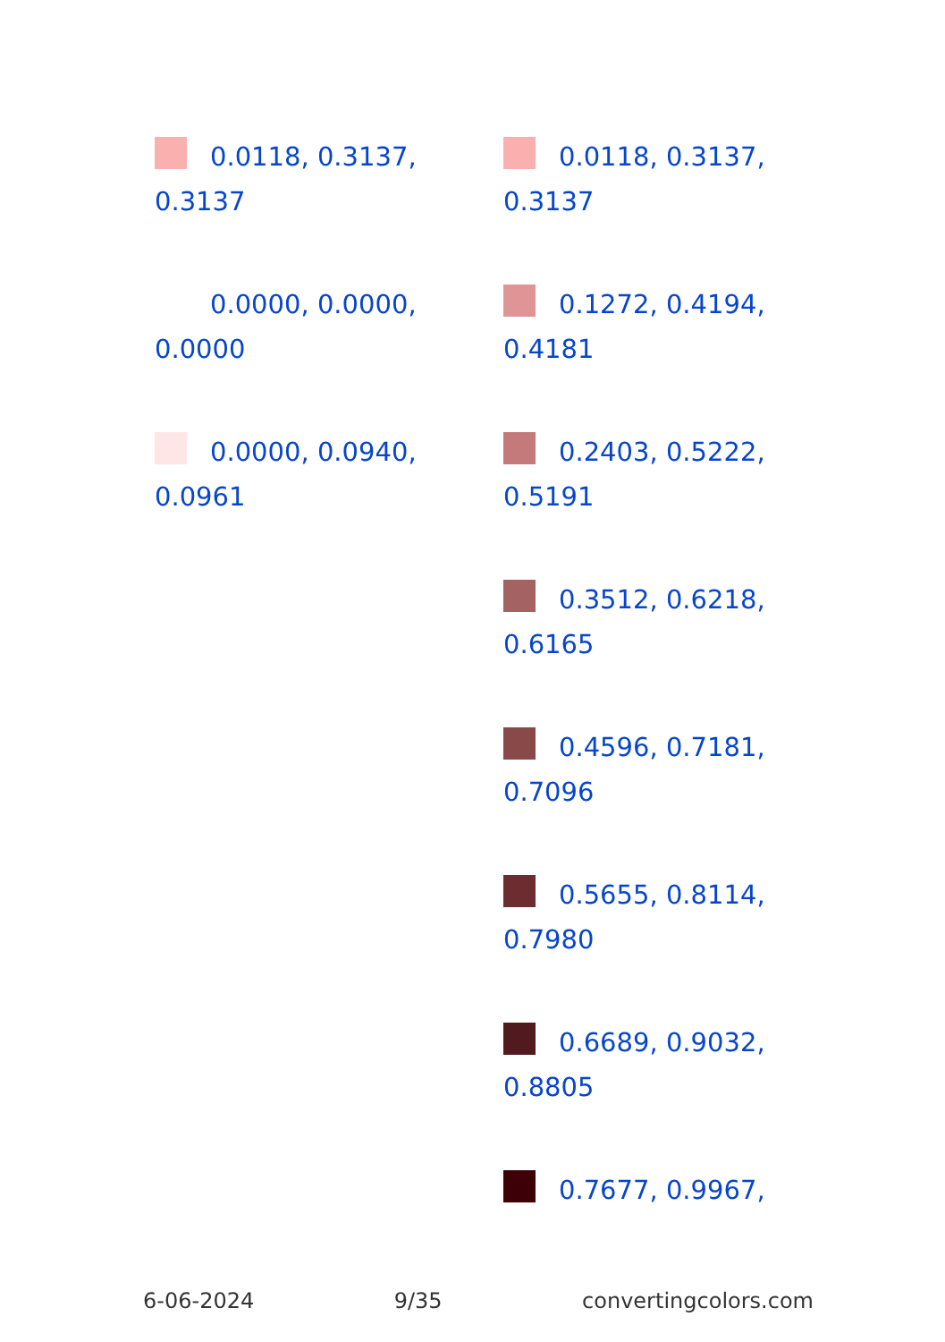0.0118, 0.3137, 0.3137
0.0000, 0.0000, 0.0000
0.0000, 0.0940, 0.0961
0.0118, 0.3137, 0.3137
0.1272, 0.4194, 0.4181
0.2403, 0.5222, 0.5191
0.3512, 0.6218, 0.6165
0.4596, 0.7181, 0.7096
0.5655, 0.8114, 0.7980
0.6689, 0.9032, 0.8805
0.7677, 0.9967,
6-06-2024 9/35 convertingcolors.com